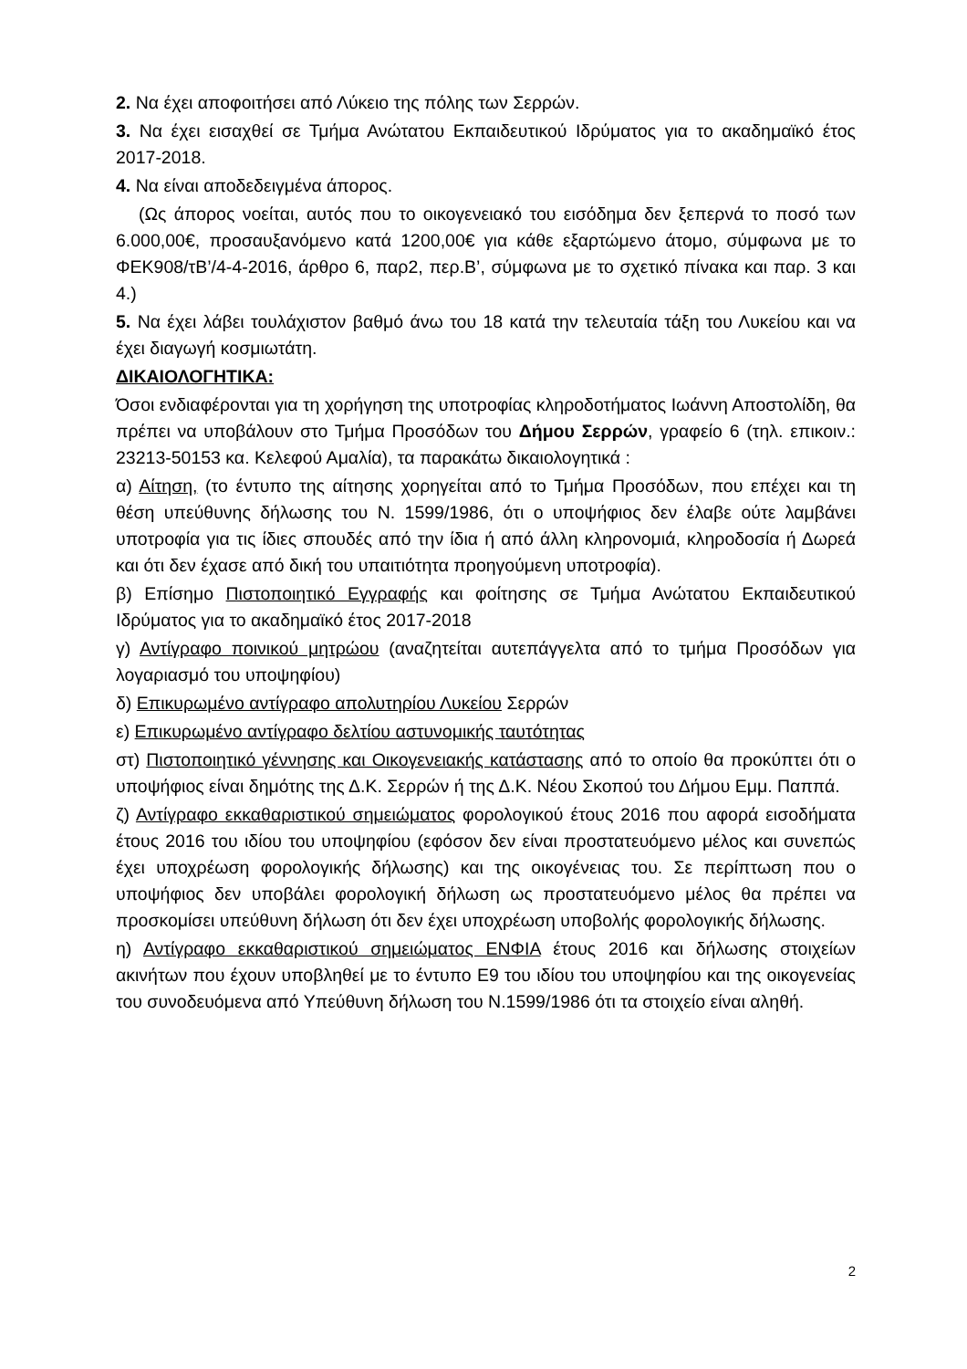2. Να έχει αποφοιτήσει από Λύκειο της πόλης των Σερρών.
3. Να έχει εισαχθεί σε Τμήμα Ανώτατου Εκπαιδευτικού Ιδρύματος για το ακαδημαϊκό έτος 2017-2018.
4. Να είναι αποδεδειγμένα άπορος.
(Ως άπορος νοείται, αυτός που το οικογενειακό του εισόδημα δεν ξεπερνά το ποσό των 6.000,00€, προσαυξανόμενο κατά 1200,00€ για κάθε εξαρτώμενο άτομο, σύμφωνα με το ΦΕΚ908/τΒ’/4-4-2016, άρθρο 6, παρ2, περ.Β’, σύμφωνα με το σχετικό πίνακα και παρ. 3 και 4.)
5. Να έχει λάβει τουλάχιστον βαθμό άνω του 18 κατά την τελευταία τάξη του Λυκείου και να έχει διαγωγή κοσμιωτάτη.
ΔΙΚΑΙΟΛΟΓΗΤΙΚΑ:
Όσοι ενδιαφέρονται για τη χορήγηση της υποτροφίας κληροδοτήματος Ιωάννη Αποστολίδη, θα πρέπει να υποβάλουν στο Τμήμα Προσόδων του Δήμου Σερρών, γραφείο 6 (τηλ. επικοιν.: 23213-50153 κα. Κελεφού Αμαλία), τα παρακάτω δικαιολογητικά :
α) Αίτηση, (το έντυπο της αίτησης χορηγείται από το Τμήμα Προσόδων, που επέχει και τη θέση υπεύθυνης δήλωσης του Ν. 1599/1986, ότι ο υποψήφιος δεν έλαβε ούτε λαμβάνει υποτροφία για τις ίδιες σπουδές από την ίδια ή από άλλη κληρονομιά, κληροδοσία ή Δωρεά και ότι δεν έχασε από δική του υπαιτιότητα προηγούμενη υποτροφία).
β) Επίσημο Πιστοποιητικό Εγγραφής και φοίτησης σε Τμήμα Ανώτατου Εκπαιδευτικού Ιδρύματος για το ακαδημαϊκό έτος 2017-2018
γ) Αντίγραφο ποινικού μητρώου (αναζητείται αυτεπάγγελτα από το τμήμα Προσόδων για λογαριασμό του υποψηφίου)
δ) Επικυρωμένο αντίγραφο απολυτηρίου Λυκείου Σερρών
ε) Επικυρωμένο αντίγραφο δελτίου αστυνομικής ταυτότητας
στ) Πιστοποιητικό γέννησης και Οικογενειακής κατάστασης από το οποίο θα προκύπτει ότι ο υποψήφιος είναι δημότης της Δ.Κ. Σερρών ή της Δ.Κ. Νέου Σκοπού του Δήμου Εμμ. Παππά.
ζ) Αντίγραφο εκκαθαριστικού σημειώματος φορολογικού έτους 2016 που αφορά εισοδήματα έτους 2016 του ιδίου του υποψηφίου (εφόσον δεν είναι προστατευόμενο μέλος και συνεπώς έχει υποχρέωση φορολογικής δήλωσης) και της οικογένειας του. Σε περίπτωση που ο υποψήφιος δεν υποβάλει φορολογική δήλωση ως προστατευόμενο μέλος θα πρέπει να προσκομίσει υπεύθυνη δήλωση ότι δεν έχει υποχρέωση υποβολής φορολογικής δήλωσης.
η) Αντίγραφο εκκαθαριστικού σημειώματος ΕΝΦΙΑ έτους 2016 και δήλωσης στοιχείων ακινήτων που έχουν υποβληθεί με το έντυπο Ε9 του ιδίου του υποψηφίου και της οικογενείας του συνοδευόμενα από Υπεύθυνη δήλωση του Ν.1599/1986 ότι τα στοιχείο είναι αληθή.
2